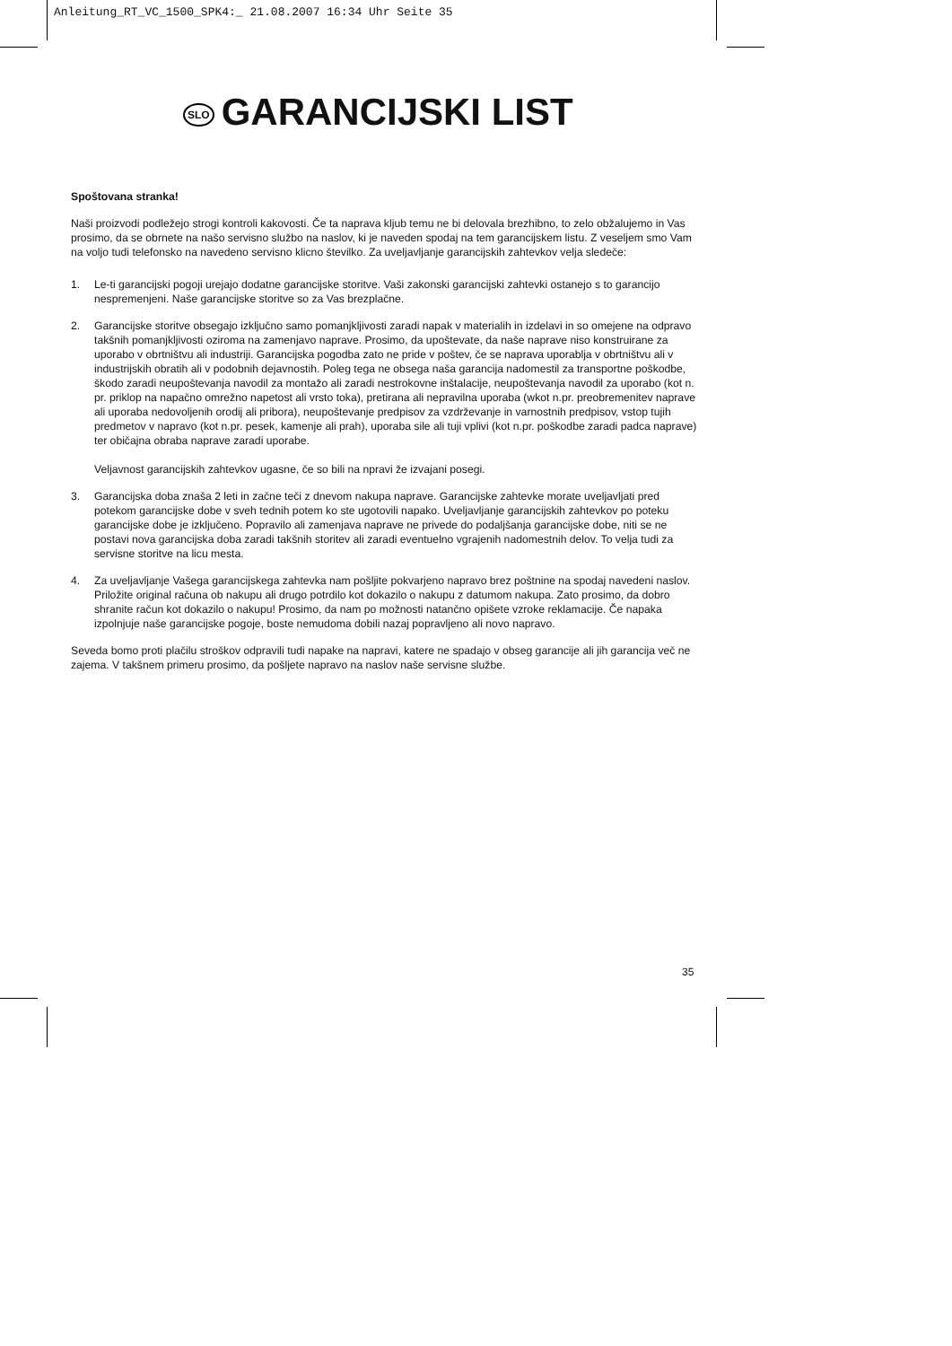Anleitung_RT_VC_1500_SPK4:_ 21.08.2007 16:34 Uhr Seite 35
SLO GARANCIJSKI LIST
Spoštovana stranka!
Naši proizvodi podležejo strogi kontroli kakovosti. Če ta naprava kljub temu ne bi delovala brezhibno, to zelo obžalujemo in Vas prosimo, da se obrnete na našo servisno službo na naslov, ki je naveden spodaj na tem garancijskem listu. Z veseljem smo Vam na voljo tudi telefonsko na navedeno servisno klicno številko. Za uveljavljanje garancijskih zahtevkov velja sledeče:
1. Le-ti garancijski pogoji urejajo dodatne garancijske storitve. Vaši zakonski garancijski zahtevki ostanejo s to garancijo nespremenjeni. Naše garancijske storitve so za Vas brezplačne.
2. Garancijske storitve obsegajo izključno samo pomanjkljivosti zaradi napak v materialih in izdelavi in so omejene na odpravo takšnih pomanjkljivosti oziroma na zamenjavo naprave. Prosimo, da upoštevate, da naše naprave niso konstruirane za uporabo v obrtništvu ali industriji. Garancijska pogodba zato ne pride v poštev, če se naprava uporablja v obrtništvu ali v industrijskih obratih ali v podobnih dejavnostih. Poleg tega ne obsega naša garancija nadomestil za transportne poškodbe, škodo zaradi neupoštevanja navodil za montažo ali zaradi nestrokovne inštalacije, neupoštevanja navodil za uporabo (kot n. pr. priklop na napačno omrežno napetost ali vrsto toka), pretirana ali nepravilna uporaba (wkot n.pr. preobremenitev naprave ali uporaba nedovoljenih orodij ali pribora), neupoštevanje predpisov za vzdrževanje in varnostnih predpisov, vstop tujih predmetov v napravo (kot n.pr. pesek, kamenje ali prah), uporaba sile ali tuji vplivi (kot n.pr. poškodbe zaradi padca naprave) ter običajna obraba naprave zaradi uporabe.
Veljavnost garancijskih zahtevkov ugasne, če so bili na npravi že izvajani posegi.
3. Garancijska doba znaša 2 leti in začne teči z dnevom nakupa naprave. Garancijske zahtevke morate uveljavljati pred potekom garancijske dobe v sveh tednih potem ko ste ugotovili napako. Uveljavljanje garancijskih zahtevkov po poteku garancijske dobe je izključeno. Popravilo ali zamenjava naprave ne privede do podaljšanja garancijske dobe, niti se ne postavi nova garancijska doba zaradi takšnih storitev ali zaradi eventuelno vgrajenih nadomestnih delov. To velja tudi za servisne storitve na licu mesta.
4. Za uveljavljanje Vašega garancijskega zahtevka nam pošljite pokvarjeno napravo brez poštnine na spodaj navedeni naslov. Priložite original računa ob nakupu ali drugo potrdilo kot dokazilo o nakupu z datumom nakupa. Zato prosimo, da dobro shranite račun kot dokazilo o nakupu! Prosimo, da nam po možnosti natančno opišete vzroke reklamacije. Če napaka izpolnjuje naše garancijske pogoje, boste nemudoma dobili nazaj popravljeno ali novo napravo.
Seveda bomo proti plačilu stroškov odpravili tudi napake na napravi, katere ne spadajo v obseg garancije ali jih garancija več ne zajema. V takšnem primeru prosimo, da pošljete napravo na naslov naše servisne službe.
35